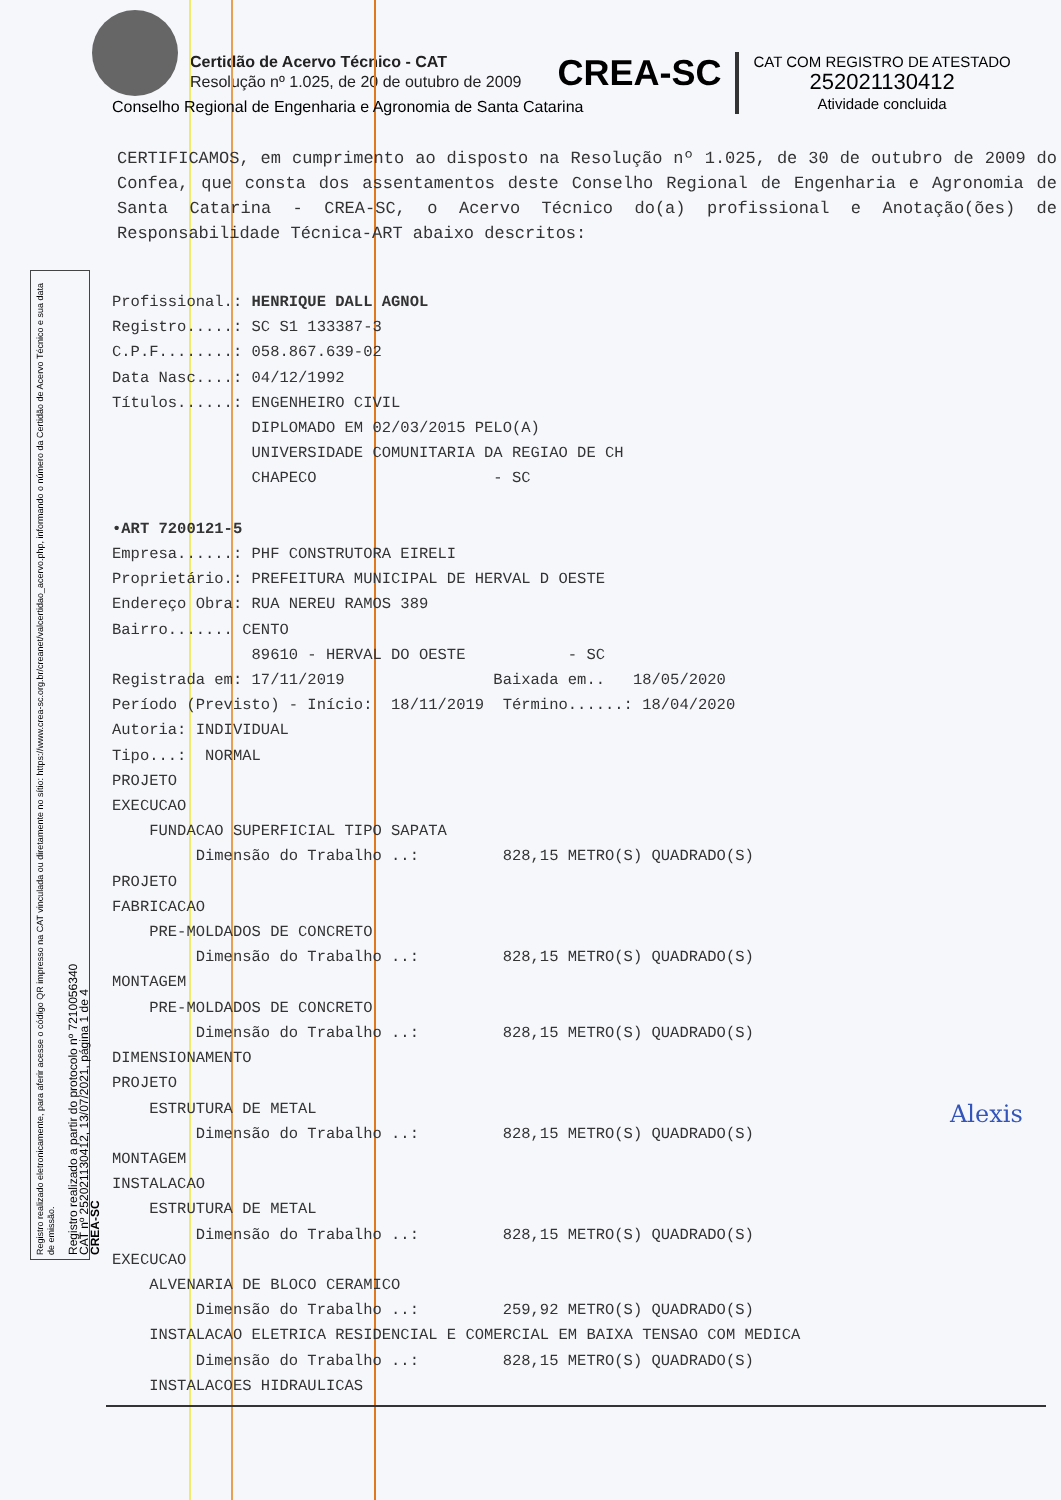Certidão de Acervo Técnico - CAT
Resolução nº 1.025, de 20 de outubro de 2009
CREA-SC
CAT COM REGISTRO DE ATESTADO
252021130412
Atividade concluida
Conselho Regional de Engenharia e Agronomia de Santa Catarina
CERTIFICAMOS, em cumprimento ao disposto na Resolução nº 1.025, de 30 de outubro de 2009 do Confea, que consta dos assentamentos deste Conselho Regional de Engenharia e Agronomia de Santa Catarina - CREA-SC, o Acervo Técnico do(a) profissional e Anotação(ões) de Responsabilidade Técnica-ART abaixo descritos:
Registro realizado eletronicamente, para aferir acesse o código QR impresso na CAT vinculada ou diretamente no sítio: https://www.crea-sc.org.br/creanet/valcertidao_acervo.php, informando o número da Certidão de Acervo Técnico e sua data de emissão.
Registro realizado a partir do protocolo nº 7210056340
CAT nº 252021130412, 13/07/2021, página 1 de 4
CREA-SC
Profissional.: HENRIQUE DALL AGNOL Registro.....: SC S1 133387-3 C.P.F........: 058.867.639-02 Data Nasc....: 04/12/1992 Títulos......: ENGENHEIRO CIVIL DIPLOMADO EM 02/03/2015 PELO(A) UNIVERSIDADE COMUNITARIA DA REGIAO DE CH CHAPECO - SC •ART 7200121-5 Empresa......: PHF CONSTRUTORA EIRELI Proprietário.: PREFEITURA MUNICIPAL DE HERVAL D OESTE Endereço Obra: RUA NEREU RAMOS 389 Bairro....... CENTO 89610 - HERVAL DO OESTE - SC Registrada em: 17/11/2019 Baixada em.. 18/05/2020 Período (Previsto) - Início: 18/11/2019 Término......: 18/04/2020 Autoria: INDIVIDUAL Tipo...: NORMAL PROJETO EXECUCAO FUNDACAO SUPERFICIAL TIPO SAPATA Dimensão do Trabalho ..: 828,15 METRO(S) QUADRADO(S) PROJETO FABRICACAO PRE-MOLDADOS DE CONCRETO Dimensão do Trabalho ..: 828,15 METRO(S) QUADRADO(S) MONTAGEM PRE-MOLDADOS DE CONCRETO Dimensão do Trabalho ..: 828,15 METRO(S) QUADRADO(S) DIMENSIONAMENTO PROJETO ESTRUTURA DE METAL Dimensão do Trabalho ..: 828,15 METRO(S) QUADRADO(S) MONTAGEM INSTALACAO ESTRUTURA DE METAL Dimensão do Trabalho ..: 828,15 METRO(S) QUADRADO(S) EXECUCAO ALVENARIA DE BLOCO CERAMICO Dimensão do Trabalho ..: 259,92 METRO(S) QUADRADO(S) INSTALACAO ELETRICA RESIDENCIAL E COMERCIAL EM BAIXA TENSAO COM MEDICA Dimensão do Trabalho ..: 828,15 METRO(S) QUADRADO(S) INSTALACOES HIDRAULICAS
Alexis